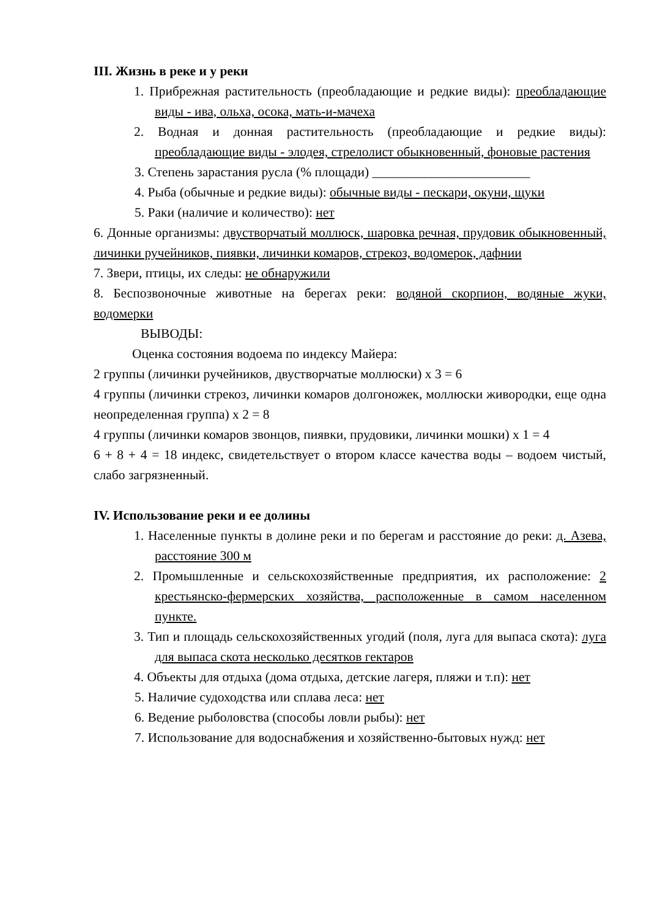III. Жизнь в реке и у реки
1. Прибрежная растительность (преобладающие и редкие виды): преобладающие виды - ива, ольха, осока, мать-и-мачеха
2. Водная и донная растительность (преобладающие и редкие виды): преобладающие виды - элодея, стрелолист обыкновенный, фоновые растения
3. Степень зарастания русла (% площади) ________________________
4. Рыба (обычные и редкие виды): обычные виды - пескари, окуни, щуки
5. Раки (наличие и количество): нет
6. Донные организмы: двустворчатый моллюск, шаровка речная, прудовик обыкновенный, личинки ручейников, пиявки, личинки комаров, стрекоз, водомерок, дафнии
7. Звери, птицы, их следы: не обнаружили
8. Беспозвоночные животные на берегах реки: водяной скорпион, водяные жуки, водомерки
ВЫВОДЫ:
Оценка состояния водоема по индексу Майера:
2 группы (личинки ручейников, двустворчатые моллюски) x 3 = 6
4 группы (личинки стрекоз, личинки комаров долгоножек, моллюски живородки, еще одна неопределенная группа) x 2 = 8
4 группы (личинки комаров звонцов, пиявки, прудовики, личинки мошки) x 1 = 4
6 + 8 + 4 = 18 индекс, свидетельствует о втором классе качества воды – водоем чистый, слабо загрязненный.
IV. Использование реки и ее долины
1. Населенные пункты в долине реки и по берегам и расстояние до реки: д. Азева, расстояние 300 м
2. Промышленные и сельскохозяйственные предприятия, их расположение: 2 крестьянско-фермерских хозяйства, расположенные в самом населенном пункте.
3. Тип и площадь сельскохозяйственных угодий (поля, луга для выпаса скота): луга для выпаса скота несколько десятков гектаров
4. Объекты для отдыха (дома отдыха, детские лагеря, пляжи и т.п): нет
5. Наличие судоходства или сплава леса: нет
6. Ведение рыболовства (способы ловли рыбы): нет
7. Использование для водоснабжения и хозяйственно-бытовых нужд: нет